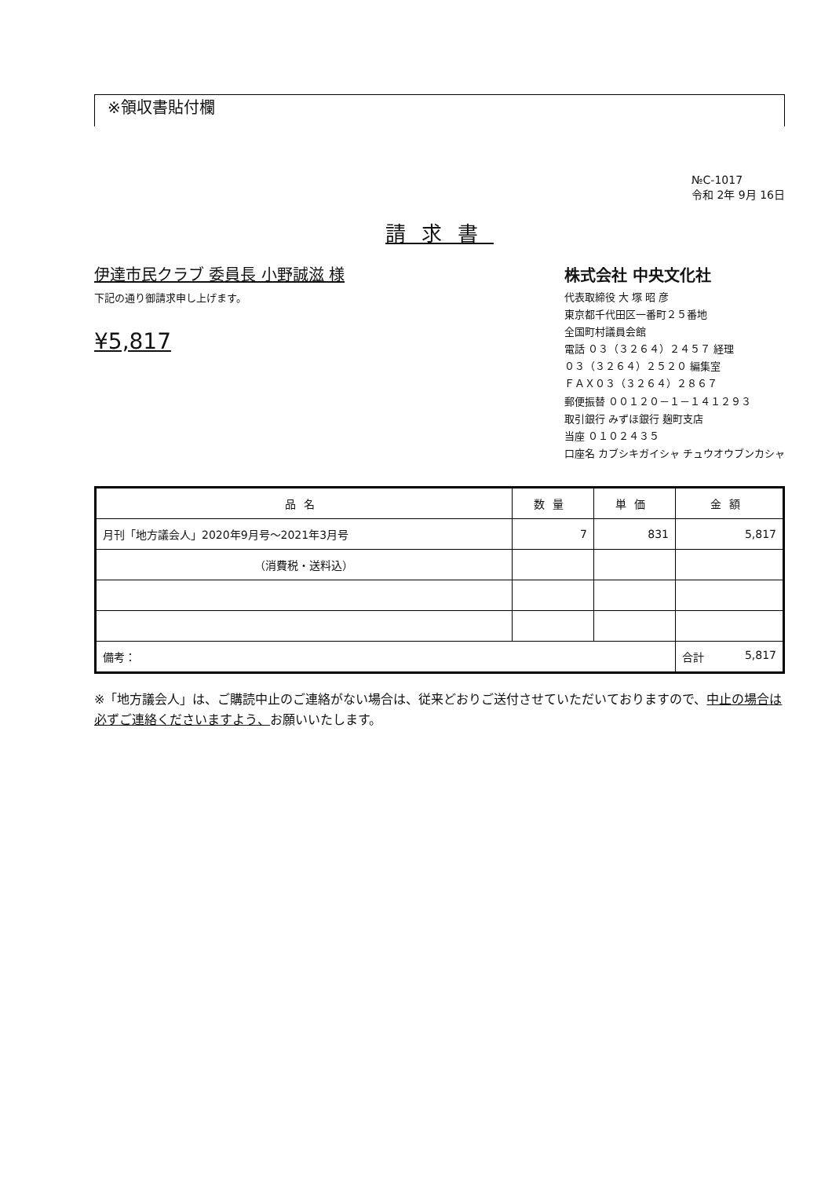※領収書貼付欄
№C-1017
令和 2年 9月 16日
請求書
伊達市民クラブ 委員長 小野誠滋 様
下記の通り御請求申し上げます。
¥5,817
株式会社 中央文化社
代表取締役 大 塚 昭 彦
東京都千代田区一番町２５番地
全国町村議員会館
電話 ０３（３２６４）２４５７ 経理
０３（３２６４）２５２０ 編集室
ＦＡＸ０３（３２６４）２８６７
郵便振替 ００１２０－１－１４１２９３
取引銀行 みずほ銀行 麹町支店
当座 ０１０２４３５
口座名 カブシキガイシャ チュウオウブンカシャ
| 品名 | 数量 | 単価 | 金額 |
| --- | --- | --- | --- |
| 月刊「地方議会人」2020年9月号～2021年3月号 | 7 | 831 | 5,817 |
| （消費税・送料込） | | | |
| 備考： | | | 合計 5,817 |
※「地方議会人」は、ご購読中止のご連絡がない場合は、従来どおりご送付させていただいておりますので、中止の場合は必ずご連絡くださいますよう、お願いいたします。